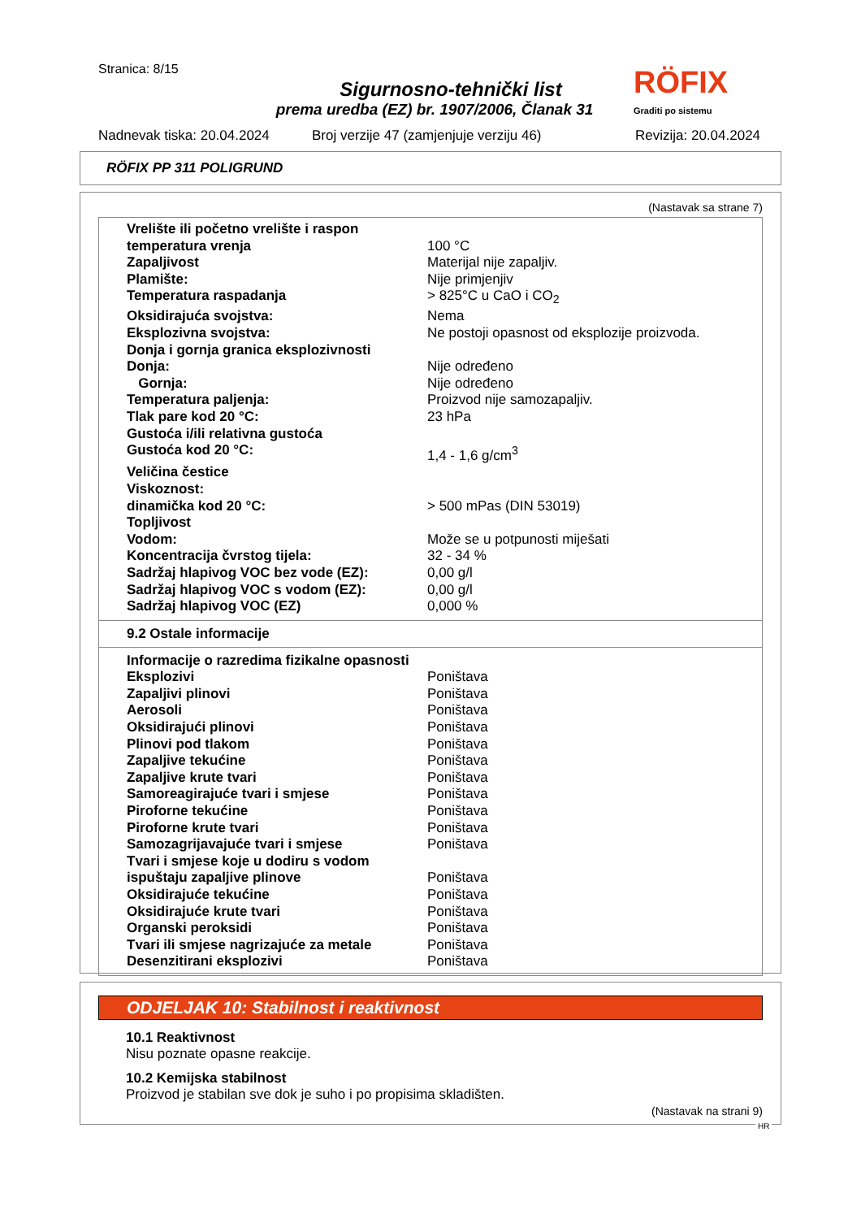Stranica: 8/15
Sigurnosno-tehnički list
prema uredba (EZ) br. 1907/2006, Članak 31
RÖFIX
Graditi po sistemu
Nadnevak tiska: 20.04.2024
Broj verzije 47 (zamjenjuje verziju 46)
Revizija: 20.04.2024
RÖFIX PP 311 POLIGRUND
(Nastavak sa strane 7)
| Vrelište ili početno vrelište i raspon | |
| temperatura vrenja | 100 °C |
| Zapaljivost | Materijal nije zapaljiv. |
| Plamište: | Nije primjenjiv |
| Temperatura raspadanja | > 825°C u CaO i CO<sub>2</sub> |
| Oksidirajuća svojstva: | Nema |
| Eksplozivna svojstva: | Ne postoji opasnost od eksplozije proizvoda. |
| Donja i gornja granica eksplozivnosti | |
| Donja: | Nije određeno |
| Gornja: | Nije određeno |
| Temperatura paljenja: | Proizvod nije samozapaljiv. |
| Tlak pare kod 20 °C: | 23 hPa |
| Gustoća i/ili relativna gustoća | |
| Gustoća kod 20 °C: | 1,4 - 1,6 g/cm<sup>3</sup> |
| Veličina čestice | |
| Viskoznost: | |
| dinamička kod 20 °C: | > 500 mPas (DIN 53019) |
| Topljivost | |
| Vodom: | Može se u potpunosti miješati |
| Koncentracija čvrstog tijela: | 32 - 34 % |
| Sadržaj hlapivog VOC bez vode (EZ): | 0,00 g/l |
| Sadržaj hlapivog VOC s vodom (EZ): | 0,00 g/l |
| Sadržaj hlapivog VOC (EZ) | 0,000 % |
9.2 Ostale informacije
| Informacije o razredima fizikalne opasnosti | |
| Eksplozivi | Poništava |
| Zapaljivi plinovi | Poništava |
| Aerosoli | Poništava |
| Oksidirajući plinovi | Poništava |
| Plinovi pod tlakom | Poništava |
| Zapaljive tekućine | Poništava |
| Zapaljive krute tvari | Poništava |
| Samoreagirajuće tvari i smjese | Poništava |
| Piroforne tekućine | Poništava |
| Piroforne krute tvari | Poništava |
| Samozagrijavajuće tvari i smjese | Poništava |
| Tvari i smjese koje u dodiru s vodom | |
| ispuštaju zapaljive plinove | Poništava |
| Oksidirajuće tekućine | Poništava |
| Oksidirajuće krute tvari | Poništava |
| Organski peroksidi | Poništava |
| Tvari ili smjese nagrizajuće za metale | Poništava |
| Desenzitirani eksplozivi | Poništava |
ODJELJAK 10: Stabilnost i reaktivnost
10.1 Reaktivnost
Nisu poznate opasne reakcije.
10.2 Kemijska stabilnost
Proizvod je stabilan sve dok je suho i po propisima skladišten.
(Nastavak na strani 9)
HR